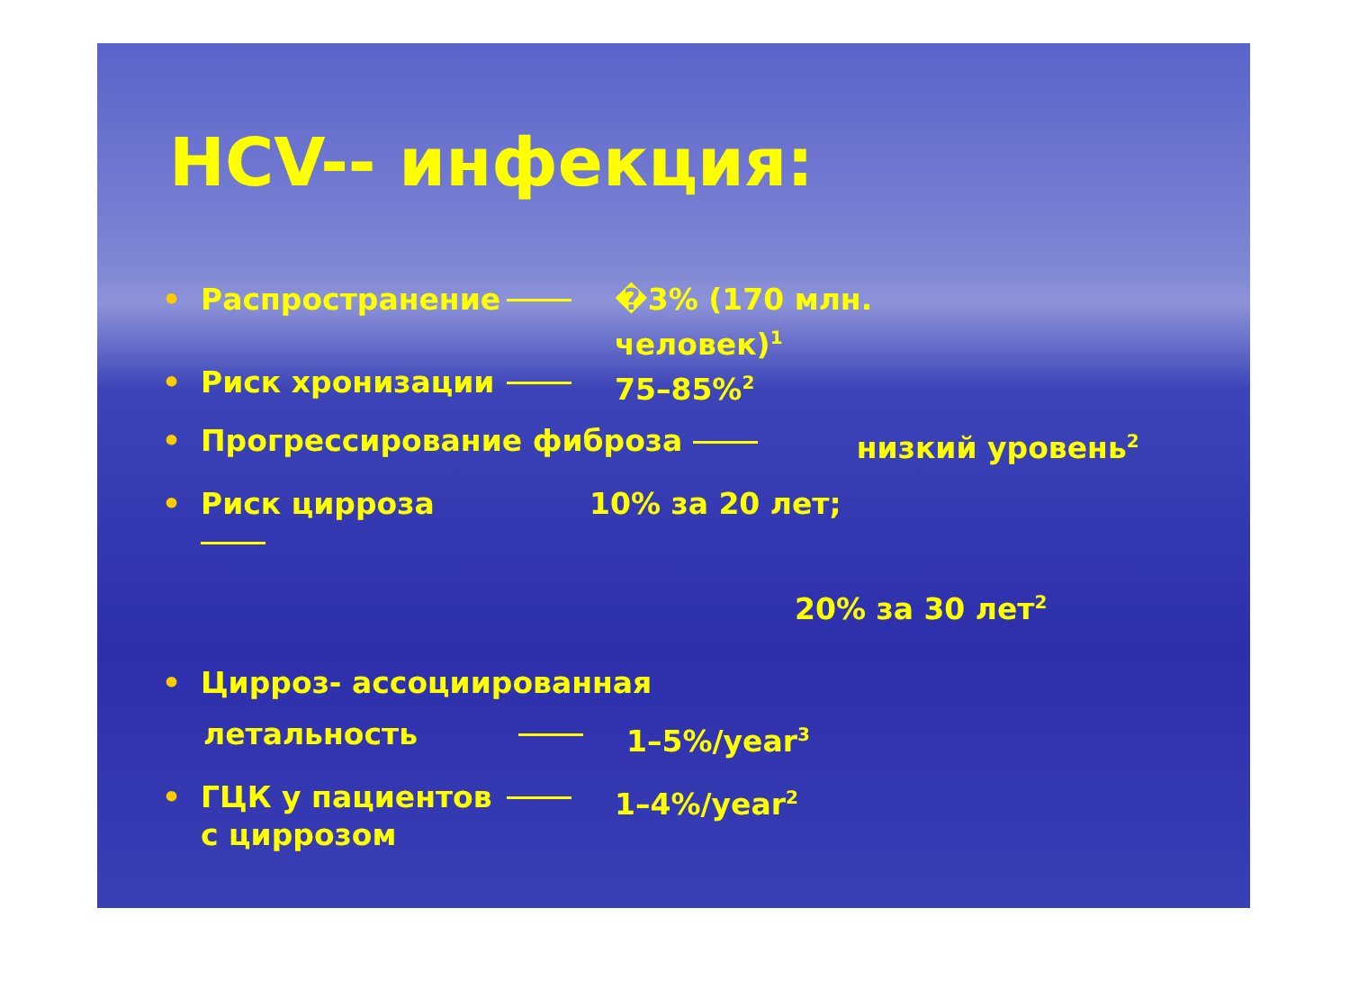HCV-- инфекция:
• Распространение �3% (170 млн. человек)<sup>1</sup>
• Риск хронизации 75–85%<sup>2</sup>
• Прогрессирование фиброза низкий уровень<sup>2</sup>
• Риск цирроза 10% за 20 лет;
20% за 30 лет<sup>2</sup>
• Цирроз- ассоциированная
летальность 1–5%/year<sup>3</sup>
• ГЦК у пациентов с циррозом 1–4%/year<sup>2</sup>